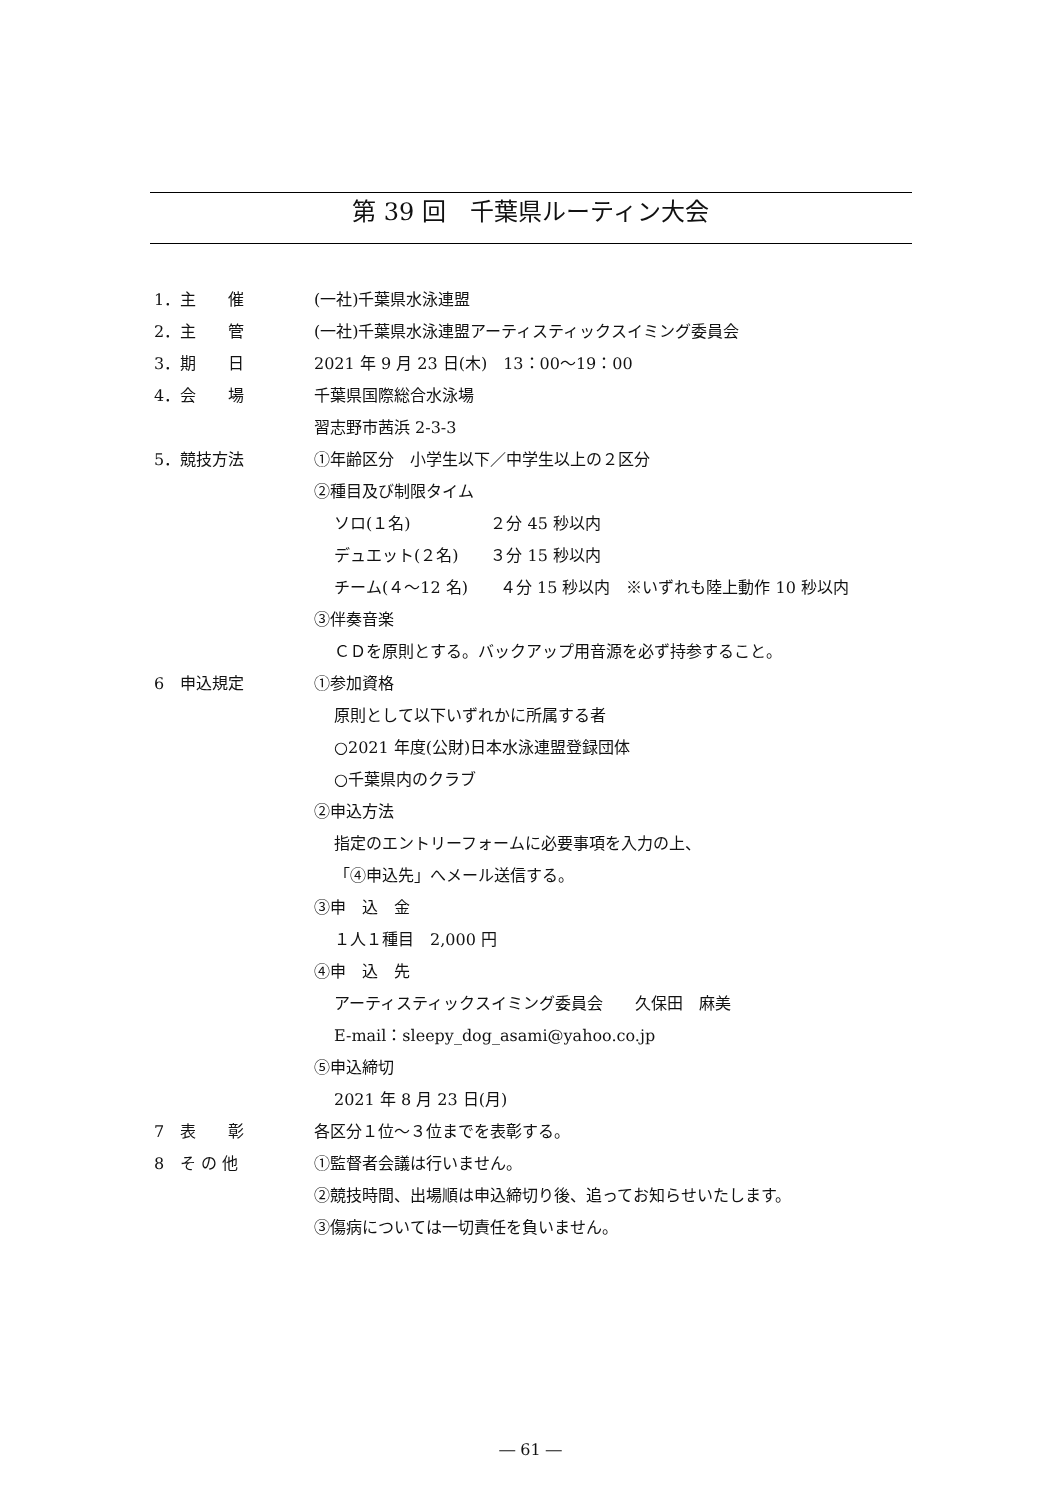第 39 回　千葉県ルーティン大会
1．主　　催
(一社)千葉県水泳連盟
2．主　　管
(一社)千葉県水泳連盟アーティスティックスイミング委員会
3．期　　日
2021 年 9 月 23 日(木)　13：00〜19：00
4．会　　場
千葉県国際総合水泳場
習志野市茜浜 2-3-3
5．競技方法
①年齢区分　小学生以下／中学生以上の２区分
②種目及び制限タイム
ソロ(１名)　　　　　２分 45 秒以内
デュエット(２名)　　３分 15 秒以内
チーム(４〜12 名)　　４分 15 秒以内　※いずれも陸上動作 10 秒以内
③伴奏音楽
ＣＤを原則とする。バックアップ用音源を必ず持参すること。
6　申込規定
①参加資格
原則として以下いずれかに所属する者
○2021 年度(公財)日本水泳連盟登録団体
○千葉県内のクラブ
②申込方法
指定のエントリーフォームに必要事項を入力の上、
「④申込先」へメール送信する。
③申　込　金
１人１種目　2,000 円
④申　込　先
アーティスティックスイミング委員会　　久保田　麻美
E-mail：sleepy_dog_asami@yahoo.co.jp
⑤申込締切
2021 年 8 月 23 日(月)
7　表　　彰
各区分１位〜３位までを表彰する。
8　そ の 他
①監督者会議は行いません。
②競技時間、出場順は申込締切り後、追ってお知らせいたします。
③傷病については一切責任を負いません。
― 61 ―